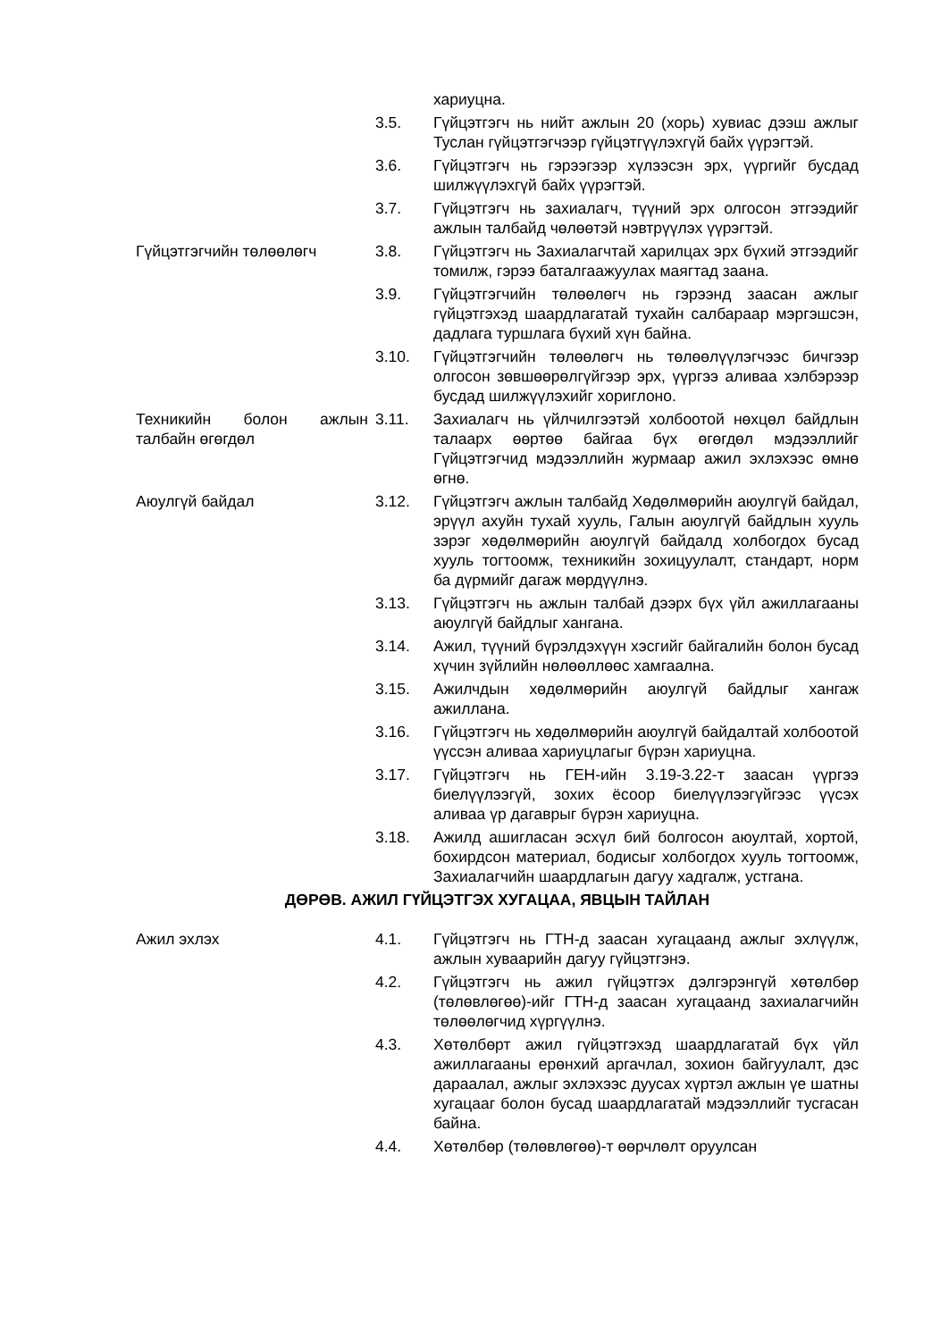хариуцна.
3.5. Гүйцэтгэгч нь нийт ажлын 20 (хорь) хувиас дээш ажлыг Туслан гүйцэтгэгчээр гүйцэтгүүлэхгүй байх үүрэгтэй.
3.6. Гүйцэтгэгч нь гэрээгээр хүлээсэн эрх, үүргийг бусдад шилжүүлэхгүй байх үүрэгтэй.
3.7. Гүйцэтгэгч нь захиалагч, түүний эрх олгосон этгээдийг ажлын талбайд чөлөөтэй нэвтрүүлэх үүрэгтэй.
Гүйцэтгэгчийн төлөөлөгч 3.8. Гүйцэтгэгч нь Захиалагчтай харилцах эрх бүхий этгээдийг томилж, гэрээ баталгаажуулах маягтад заана.
3.9. Гүйцэтгэгчийн төлөөлөгч нь гэрээнд заасан ажлыг гүйцэтгэхэд шаардлагатай тухайн салбараар мэргэшсэн, дадлага туршлага бүхий хүн байна.
3.10. Гүйцэтгэгчийн төлөөлөгч нь төлөөлүүлэгчээс бичгээр олгосон зөвшөөрөлгүйгээр эрх, үүргээ аливаа хэлбэрээр бусдад шилжүүлэхийг хориглоно.
Техникийн болон ажлын талбайн өгөгдөл
3.11. Захиалагч нь үйлчилгээтэй холбоотой нөхцөл байдлын талаарх өөртөө байгаа бүх өгөгдөл мэдээллийг Гүйцэтгэгчид мэдээллийн журмаар ажил эхлэхээс өмнө өгнө.
Аюулгүй байдал 3.12. Гүйцэтгэгч ажлын талбайд Хөдөлмөрийн аюулгүй байдал, эрүүл ахуйн тухай хууль, Галын аюулгүй байдлын хууль зэрэг хөдөлмөрийн аюулгүй байдалд холбогдох бусад хууль тогтоомж, техникийн зохицуулалт, стандарт, норм ба дүрмийг дагаж мөрдүүлнэ.
3.13. Гүйцэтгэгч нь ажлын талбай дээрх бүх үйл ажиллагааны аюулгүй байдлыг хангана.
3.14. Ажил, түүний бүрэлдэхүүн хэсгийг байгалийн болон бусад хүчин зүйлийн нөлөөллөөс хамгаална.
3.15. Ажилчдын хөдөлмөрийн аюулгүй байдлыг хангаж ажиллана.
3.16. Гүйцэтгэгч нь хөдөлмөрийн аюулгүй байдалтай холбоотой үүссэн аливаа хариуцлагыг бүрэн хариуцна.
3.17. Гүйцэтгэгч нь ГЕН-ийн 3.19-3.22-т заасан үүргээ биелүүлээгүй, зохих ёсоор биелүүлээгүйгээс үүсэх аливаа үр дагаврыг бүрэн хариуцна.
3.18. Ажилд ашигласан эсхүл бий болгосон аюултай, хортой, бохирдсон материал, бодисыг холбогдох хууль тогтоомж, Захиалагчийн шаардлагын дагуу хадгалж, устгана.
ДӨРӨВ. АЖИЛ ГҮЙЦЭТГЭХ ХУГАЦАА, ЯВЦЫН ТАЙЛАН
Ажил эхлэх 4.1. Гүйцэтгэгч нь ГТН-д заасан хугацаанд ажлыг эхлүүлж, ажлын хуваарийн дагуу гүйцэтгэнэ.
4.2. Гүйцэтгэгч нь ажил гүйцэтгэх дэлгэрэнгүй хөтөлбөр (төлөвлөгөө)-ийг ГТН-д заасан хугацаанд захиалагчийн төлөөлөгчид хүргүүлнэ.
4.3. Хөтөлбөрт ажил гүйцэтгэхэд шаардлагатай бүх үйл ажиллагааны ерөнхий аргачлал, зохион байгуулалт, дэс дараалал, ажлыг эхлэхээс дуусах хүртэл ажлын үе шатны хугацааг болон бусад шаардлагатай мэдээллийг тусгасан байна.
4.4. Хөтөлбөр (төлөвлөгөө)-т өөрчлөлт оруулсан